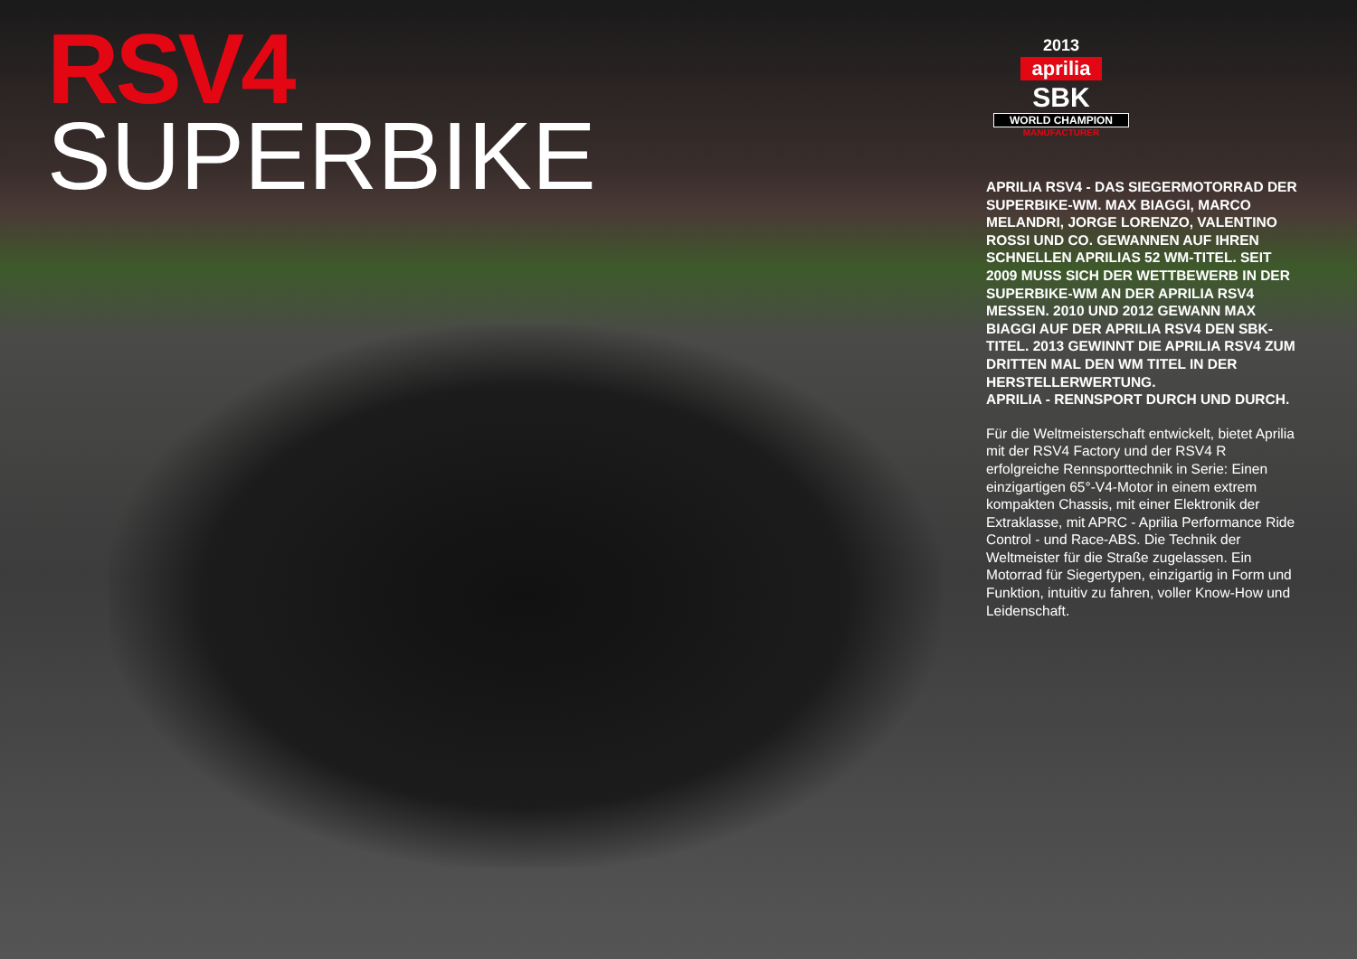RSV4
SUPERBIKE
2013
aprilia
SBK
WORLD CHAMPION
MANUFACTURER
APRILIA RSV4 - DAS SIEGERMOTORRAD DER SUPERBIKE-WM. MAX BIAGGI, MARCO MELANDRI, JORGE LORENZO, VALENTINO ROSSI UND CO. GEWANNEN AUF IHREN SCHNELLEN APRILIAS 52 WM-TITEL. SEIT 2009 MUSS SICH DER WETTBEWERB IN DER SUPERBIKE-WM AN DER APRILIA RSV4 MESSEN. 2010 UND 2012 GEWANN MAX BIAGGI AUF DER APRILIA RSV4 DEN SBK-TITEL. 2013 GEWINNT DIE APRILIA RSV4 ZUM DRITTEN MAL DEN WM TITEL IN DER HERSTELLERWERTUNG.
APRILIA - RENNSPORT DURCH UND DURCH.
Für die Weltmeisterschaft entwickelt, bietet Aprilia mit der RSV4 Factory und der RSV4 R erfolgreiche Rennsporttechnik in Serie: Einen einzigartigen 65°-V4-Motor in einem extrem kompakten Chassis, mit einer Elektronik der Extraklasse, mit APRC - Aprilia Performance Ride Control - und Race-ABS. Die Technik der Weltmeister für die Straße zugelassen. Ein Motorrad für Siegertypen, einzigartig in Form und Funktion, intuitiv zu fahren, voller Know-How und Leidenschaft.